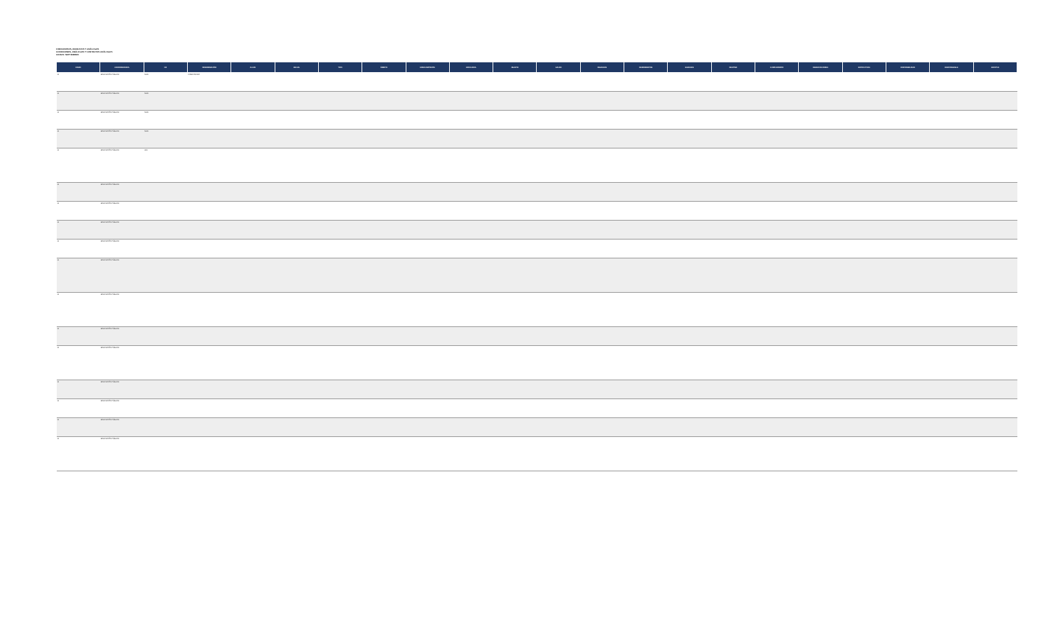FIDEICOMISOS, MANDATOS Y ANÁLOGOS
CONDICIONES, ANÁLOGOS Y CONTRATOS ANÁLOGOS
CIFRAS: SEPTIEMBRE
| RAMO | COORDINADORA | UR | DENOMINACIÓN | CLAVE | FECHA | TIPO | ÁMBITO | FIDEICOMITENTE | FIDUCIARIA | OBJETO | SALDO | INGRESOS | RENDIMIENTOS | EGRESOS | DESTINO | CUMPLIMIENTO | OBSERVACIONES | ESTRUCTURA | DISPONIBILIDAD | RESPONSABLE | ESTATUS |
| --- | --- | --- | --- | --- | --- | --- | --- | --- | --- | --- | --- | --- | --- | --- | --- | --- | --- | --- | --- | --- | --- |
| 11 | EDUCACIÓN PÚBLICA | MAR | FIDEICOMISO | | | | | | | | | | | | | | | | | | |
| 11 | EDUCACIÓN PÚBLICA | MAR | | | | | | | | | | | | | | | | | | | |
| 11 | EDUCACIÓN PÚBLICA | MAR | | | | | | | | | | | | | | | | | | | |
| 11 | EDUCACIÓN PÚBLICA | MAR | | | | | | | | | | | | | | | | | | | |
| 11 | EDUCACIÓN PÚBLICA | A00 | | | | | | | | | | | | | | | | | | | |
| 11 | EDUCACIÓN PÚBLICA | | | | | | | | | | | | | | | | | | | | |
| 11 | EDUCACIÓN PÚBLICA | | | | | | | | | | | | | | | | | | | | |
| 11 | EDUCACIÓN PÚBLICA | | | | | | | | | | | | | | | | | | | | |
| 11 | EDUCACIÓN PÚBLICA | | | | | | | | | | | | | | | | | | | | |
| 11 | EDUCACIÓN PÚBLICA | | | | | | | | | | | | | | | | | | | | |
| 11 | EDUCACIÓN PÚBLICA | | | | | | | | | | | | | | | | | | | | |
| 11 | EDUCACIÓN PÚBLICA | | | | | | | | | | | | | | | | | | | | |
| 11 | EDUCACIÓN PÚBLICA | | | | | | | | | | | | | | | | | | | | |
| 11 | EDUCACIÓN PÚBLICA | | | | | | | | | | | | | | | | | | | | |
| 11 | EDUCACIÓN PÚBLICA | | | | | | | | | | | | | | | | | | | | |
| 11 | EDUCACIÓN PÚBLICA | | | | | | | | | | | | | | | | | | | | |
| 11 | EDUCACIÓN PÚBLICA | | | | | | | | | | | | | | | | | | | | |